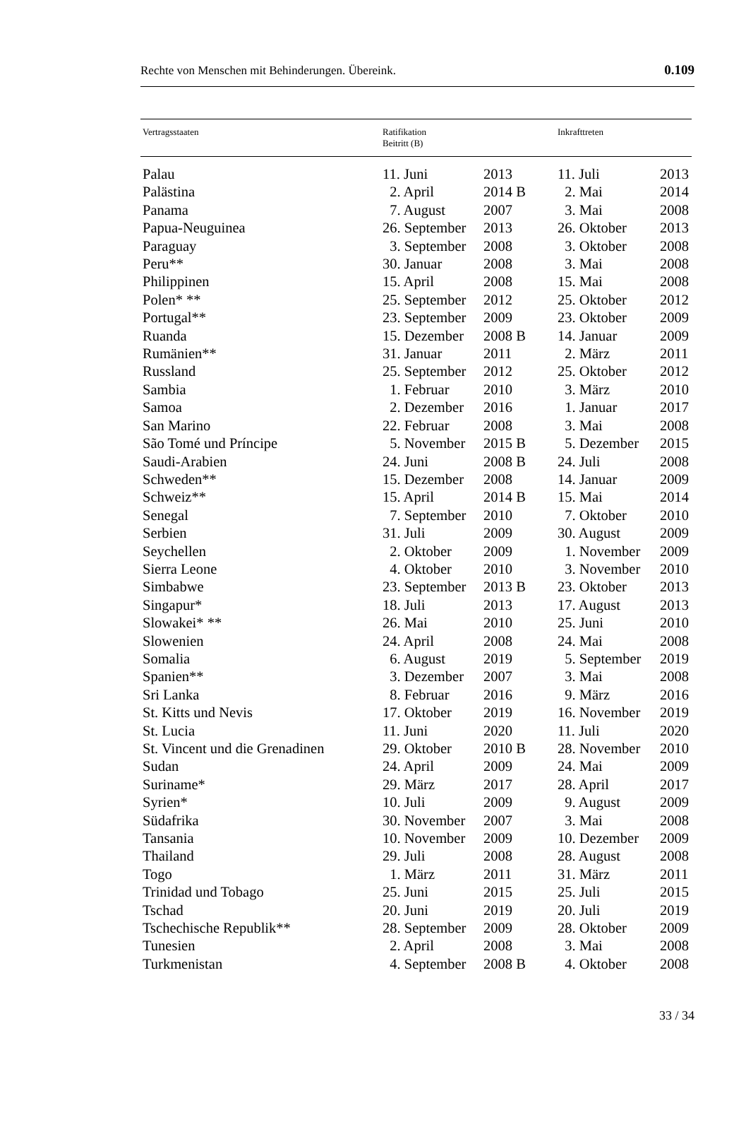Rechte von Menschen mit Behinderungen. Übereink. 0.109
| Vertragsstaaten | Ratifikation Beitritt (B) | | Inkrafttreten | |
| --- | --- | --- | --- | --- |
| Palau | 11. Juni | 2013 | 11. Juli | 2013 |
| Palästina | 2. April | 2014 B | 2. Mai | 2014 |
| Panama | 7. August | 2007 | 3. Mai | 2008 |
| Papua-Neuguinea | 26. September | 2013 | 26. Oktober | 2013 |
| Paraguay | 3. September | 2008 | 3. Oktober | 2008 |
| Peru** | 30. Januar | 2008 | 3. Mai | 2008 |
| Philippinen | 15. April | 2008 | 15. Mai | 2008 |
| Polen* ** | 25. September | 2012 | 25. Oktober | 2012 |
| Portugal** | 23. September | 2009 | 23. Oktober | 2009 |
| Ruanda | 15. Dezember | 2008 B | 14. Januar | 2009 |
| Rumänien** | 31. Januar | 2011 | 2. März | 2011 |
| Russland | 25. September | 2012 | 25. Oktober | 2012 |
| Sambia | 1. Februar | 2010 | 3. März | 2010 |
| Samoa | 2. Dezember | 2016 | 1. Januar | 2017 |
| San Marino | 22. Februar | 2008 | 3. Mai | 2008 |
| São Tomé und Príncipe | 5. November | 2015 B | 5. Dezember | 2015 |
| Saudi-Arabien | 24. Juni | 2008 B | 24. Juli | 2008 |
| Schweden** | 15. Dezember | 2008 | 14. Januar | 2009 |
| Schweiz** | 15. April | 2014 B | 15. Mai | 2014 |
| Senegal | 7. September | 2010 | 7. Oktober | 2010 |
| Serbien | 31. Juli | 2009 | 30. August | 2009 |
| Seychellen | 2. Oktober | 2009 | 1. November | 2009 |
| Sierra Leone | 4. Oktober | 2010 | 3. November | 2010 |
| Simbabwe | 23. September | 2013 B | 23. Oktober | 2013 |
| Singapur* | 18. Juli | 2013 | 17. August | 2013 |
| Slowakei* ** | 26. Mai | 2010 | 25. Juni | 2010 |
| Slowenien | 24. April | 2008 | 24. Mai | 2008 |
| Somalia | 6. August | 2019 | 5. September | 2019 |
| Spanien** | 3. Dezember | 2007 | 3. Mai | 2008 |
| Sri Lanka | 8. Februar | 2016 | 9. März | 2016 |
| St. Kitts und Nevis | 17. Oktober | 2019 | 16. November | 2019 |
| St. Lucia | 11. Juni | 2020 | 11. Juli | 2020 |
| St. Vincent und die Grenadinen | 29. Oktober | 2010 B | 28. November | 2010 |
| Sudan | 24. April | 2009 | 24. Mai | 2009 |
| Suriname* | 29. März | 2017 | 28. April | 2017 |
| Syrien* | 10. Juli | 2009 | 9. August | 2009 |
| Südafrika | 30. November | 2007 | 3. Mai | 2008 |
| Tansania | 10. November | 2009 | 10. Dezember | 2009 |
| Thailand | 29. Juli | 2008 | 28. August | 2008 |
| Togo | 1. März | 2011 | 31. März | 2011 |
| Trinidad und Tobago | 25. Juni | 2015 | 25. Juli | 2015 |
| Tschad | 20. Juni | 2019 | 20. Juli | 2019 |
| Tschechische Republik** | 28. September | 2009 | 28. Oktober | 2009 |
| Tunesien | 2. April | 2008 | 3. Mai | 2008 |
| Turkmenistan | 4. September | 2008 B | 4. Oktober | 2008 |
33 / 34